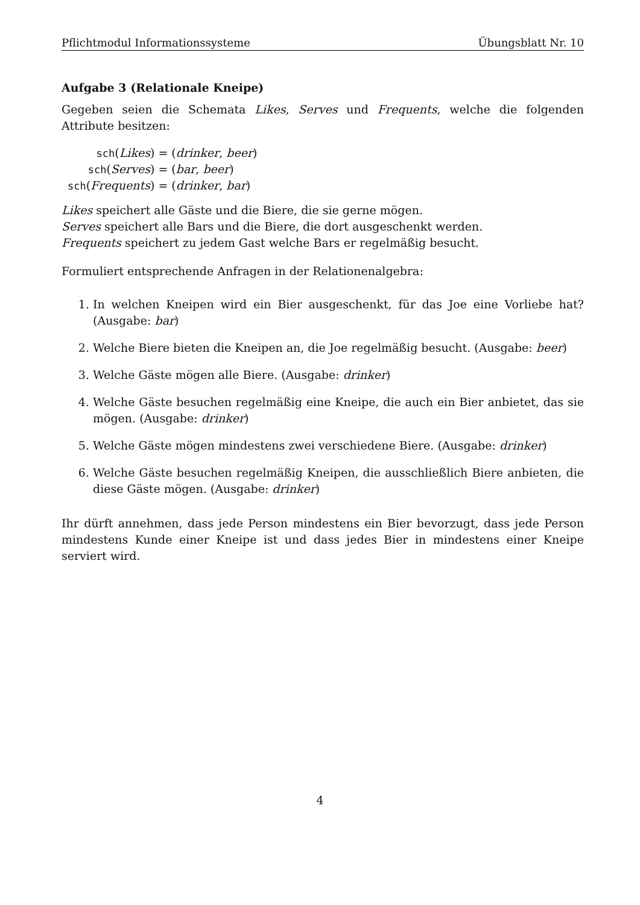Pflichtmodul Informationssysteme Übungsblatt Nr. 10
Aufgabe 3 (Relationale Kneipe)
Gegeben seien die Schemata Likes, Serves und Frequents, welche die folgenden Attribute besitzen:
sch(Likes) = (drinker, beer) sch(Serves) = (bar, beer) sch(Frequents) = (drinker, bar)
Likes speichert alle Gäste und die Biere, die sie gerne mögen.
Serves speichert alle Bars und die Biere, die dort ausgeschenkt werden.
Frequents speichert zu jedem Gast welche Bars er regelmäßig besucht.
Formuliert entsprechende Anfragen in der Relationenalgebra:
1. In welchen Kneipen wird ein Bier ausgeschenkt, für das Joe eine Vorliebe hat? (Ausgabe: bar)
2. Welche Biere bieten die Kneipen an, die Joe regelmäßig besucht. (Ausgabe: beer)
3. Welche Gäste mögen alle Biere. (Ausgabe: drinker)
4. Welche Gäste besuchen regelmäßig eine Kneipe, die auch ein Bier anbietet, das sie mögen. (Ausgabe: drinker)
5. Welche Gäste mögen mindestens zwei verschiedene Biere. (Ausgabe: drinker)
6. Welche Gäste besuchen regelmäßig Kneipen, die ausschließlich Biere anbieten, die diese Gäste mögen. (Ausgabe: drinker)
Ihr dürft annehmen, dass jede Person mindestens ein Bier bevorzugt, dass jede Person mindestens Kunde einer Kneipe ist und dass jedes Bier in mindestens einer Kneipe serviert wird.
4